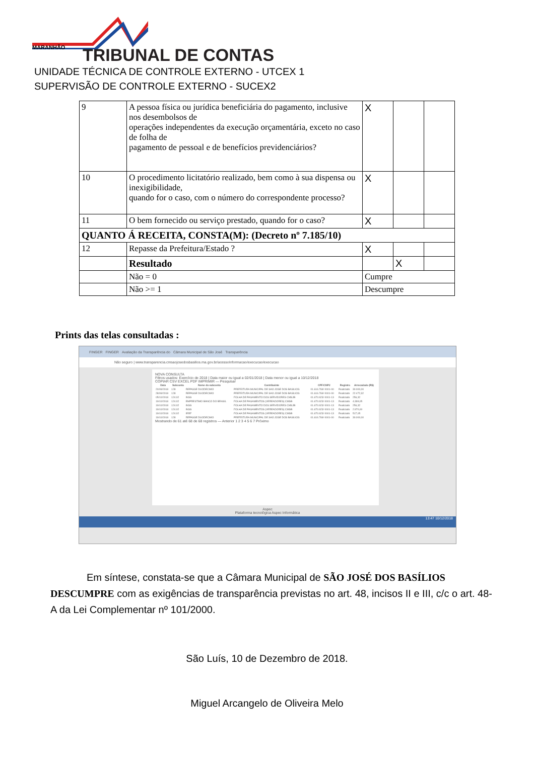MARANHÃO TRIBUNAL DE CONTAS
UNIDADE TÉCNICA DE CONTROLE EXTERNO - UTCEX 1
SUPERVISÃO DE CONTROLE EXTERNO - SUCEX2
| 9 | A pessoa física ou jurídica beneficiária do pagamento, inclusive nos desembolsos de operações independentes da execução orçamentária, exceto no caso de folha de pagamento de pessoal e de benefícios previdenciários? | X | | |
| 10 | O procedimento licitatório realizado, bem como à sua dispensa ou inexigibilidade, quando for o caso, com o número do correspondente processo? | X | | |
| 11 | O bem fornecido ou serviço prestado, quando for o caso? | X | | |
| QUANTO Á RECEITA, CONSTA(M): (Decreto nº 7.185/10) | | | | |
| 12 | Repasse da Prefeitura/Estado ? | X | | |
| | Resultado | | X | |
| | Não = 0 | Cumpre | | |
| | Não >= 1 | Descumpre | | |
Prints das telas consultadas :
FINGER FINGER Avaliação da Transparência do Câmara Municipal de São José Transparência
Não seguro | www.transparencia.cmsaojosedosbasilios.ma.gov.br/acessoInformacao/execucao/execucao
NOVA CONSULTA
Filtros usados: Exercício de 2018 | Data maior ou igual a 02/01/2018 | Data menor ou igual a 10/12/2018
COPIAR CSV EXCEL PDF IMPRIMIR — Pesquisar
| Data | Subconta | Nome da subconta | Contribuinte | CPF/CNPJ | Registro | Arrecadado (R$) |
| --- | --- | --- | --- | --- | --- | --- |
| 20/09/2018 | 128 | REPASSE DUODECIMO | PREFEITURA MUNICIPAL DE SAO JOSE DOS BASILIOS | 01.616.769/ 0001-00 | Realizado | 30.000,00 |
| 28/09/2018 | 128 | REPASSE DUODECIMO | PREFEITURA MUNICIPAL DE SAO JOSE DOS BASILIOS | 01.616.769/ 0001-00 | Realizado | 22.472,32 |
| 05/10/2018 | 124.02 | INSS | FOLHA DE PAGAMENTO DOS SERVIDORES CMSJB | 01.670.923/ 0001-13 | Realizado | 256,32 |
| 19/10/2018 | 124.02 | EMPRESTIMO BANCO DO BRASIL | FOLHA DE PAGAMENTOS (VEREADORES) CMSB | 01.670.923/ 0001-13 | Realizado | 4.399,05 |
| 19/10/2018 | 124.02 | INSS | FOLHA DE PAGAMENTO DOS SERVIDORES CMSJB | 01.670.923/ 0001-13 | Realizado | 256,32 |
| 19/10/2018 | 124.02 | INSS | FOLHA DE PAGAMENTOS (VEREADORES) CMSB | 01.670.923/ 0001-13 | Realizado | 2.970,00 |
| 19/10/2018 | 124.02 | IRRF | FOLHA DE PAGAMENTOS (VEREADORES) CMSB | 01.670.923/ 0001-13 | Realizado | 517,05 |
| 19/10/2018 | 128 | REPASSE DUODECIMO | PREFEITURA MUNICIPAL DE SAO JOSE DOS BASILIOS | 01.616.769/ 0001-00 | Realizado | 30.000,00 |
Mostrando de 61 até 68 de 68 registros — Anterior 1 2 3 4 5 6 7 Próximo
Aspec
Plataforma tecnológica Aspec Informática
13:47 10/12/2018
Em síntese, constata-se que a Câmara Municipal de SÃO JOSÉ DOS BASÍLIOS DESCUMPRE com as exigências de transparência previstas no art. 48, incisos II e III, c/c o art. 48-A da Lei Complementar nº 101/2000.
São Luís, 10 de Dezembro de 2018.
Miguel Arcangelo de Oliveira Melo